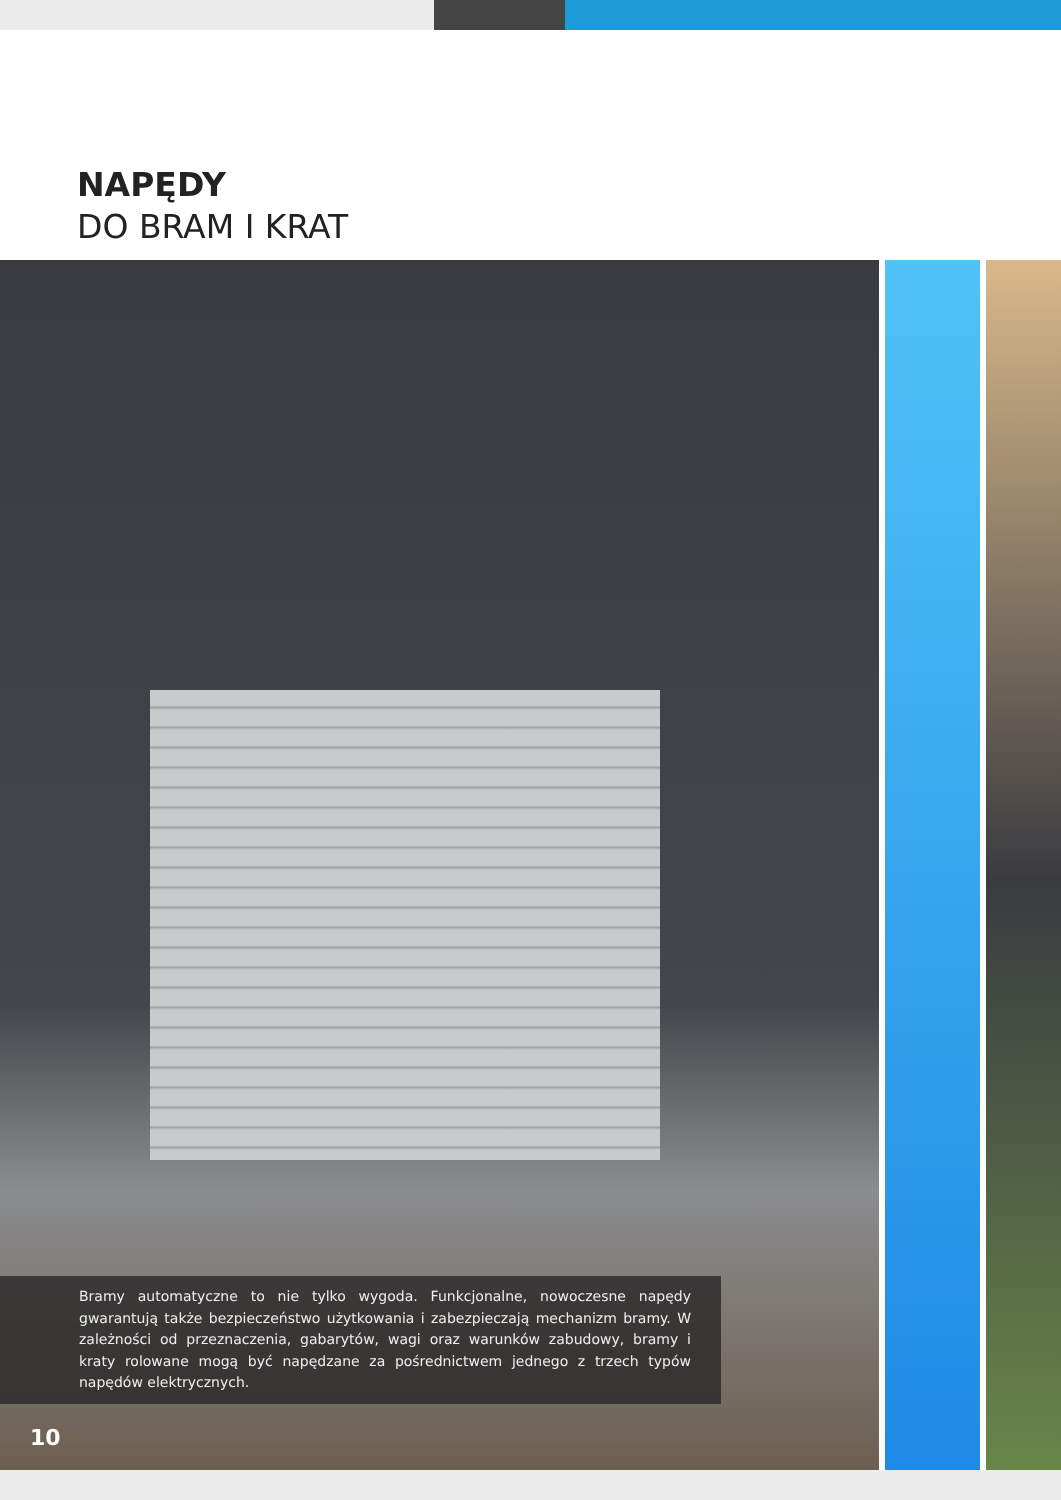NAPĘDY
DO BRAM I KRAT
Bramy automatyczne to nie tylko wygoda. Funkcjonalne, nowoczesne napędy gwarantują także bezpieczeństwo użytkowania i zabezpieczają mechanizm bramy. W zależności od przeznaczenia, gabarytów, wagi oraz warunków zabudowy, bramy i kraty rolowane mogą być napędzane za pośrednictwem jednego z trzech typów napędów elektrycznych.
10